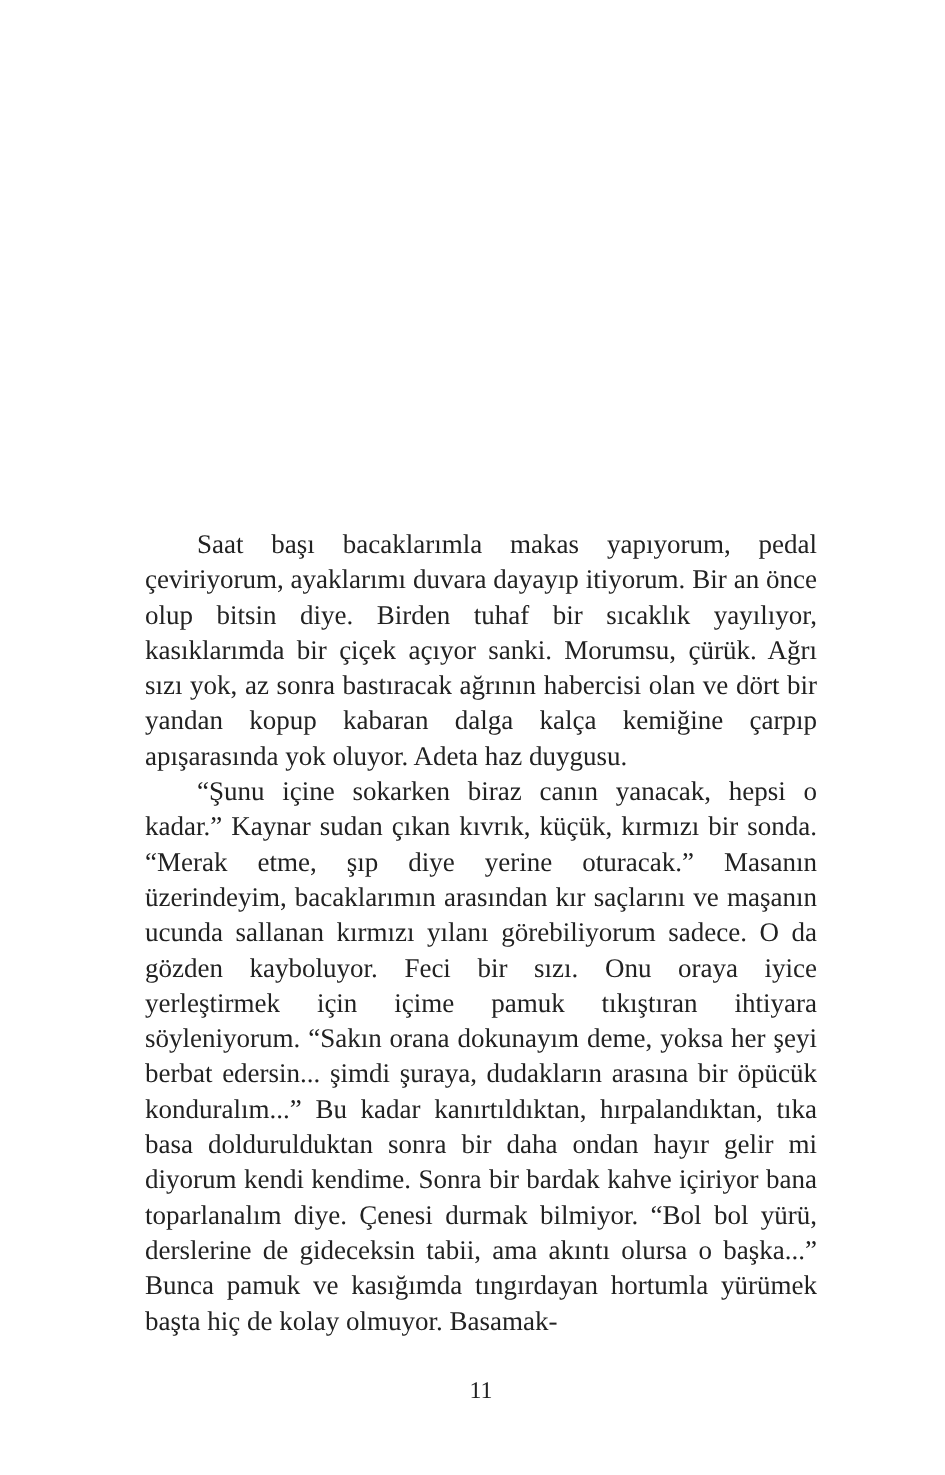Saat başı bacaklarımla makas yapıyorum, pedal çeviriyorum, ayaklarımı duvara dayayıp itiyorum. Bir an önce olup bitsin diye. Birden tuhaf bir sıcaklık yayılıyor, kasıklarımda bir çiçek açıyor sanki. Morumsu, çürük. Ağrı sızı yok, az sonra bastıracak ağrının habercisi olan ve dört bir yandan kopup kabaran dalga kalça kemiğine çarpıp apışarasında yok oluyor. Adeta haz duygusu.
“Şunu içine sokarken biraz canın yanacak, hepsi o kadar.” Kaynar sudan çıkan kıvrık, küçük, kırmızı bir sonda. “Merak etme, şıp diye yerine oturacak.” Masanın üzerindeyim, bacaklarımın arasından kır saçlarını ve maşanın ucunda sallanan kırmızı yılanı görebiliyorum sadece. O da gözden kayboluyor. Feci bir sızı. Onu oraya iyice yerleştirmek için içime pamuk tıkıştıran ihtiyara söyleniyorum. “Sakın orana dokunayım deme, yoksa her şeyi berbat edersin... şimdi şuraya, dudakların arasına bir öpücük konduralım...” Bu kadar kanırtıldıktan, hırpalandıktan, tıka basa doldurulduktan sonra bir daha ondan hayır gelir mi diyorum kendi kendime. Sonra bir bardak kahve içiriyor bana toparlanalım diye. Çenesi durmak bilmiyor. “Bol bol yürü, derslerine de gideceksin tabii, ama akıntı olursa o başka...” Bunca pamuk ve kasığımda tıngırdayan hortumla yürümek başta hiç de kolay olmuyor. Basamak-
11